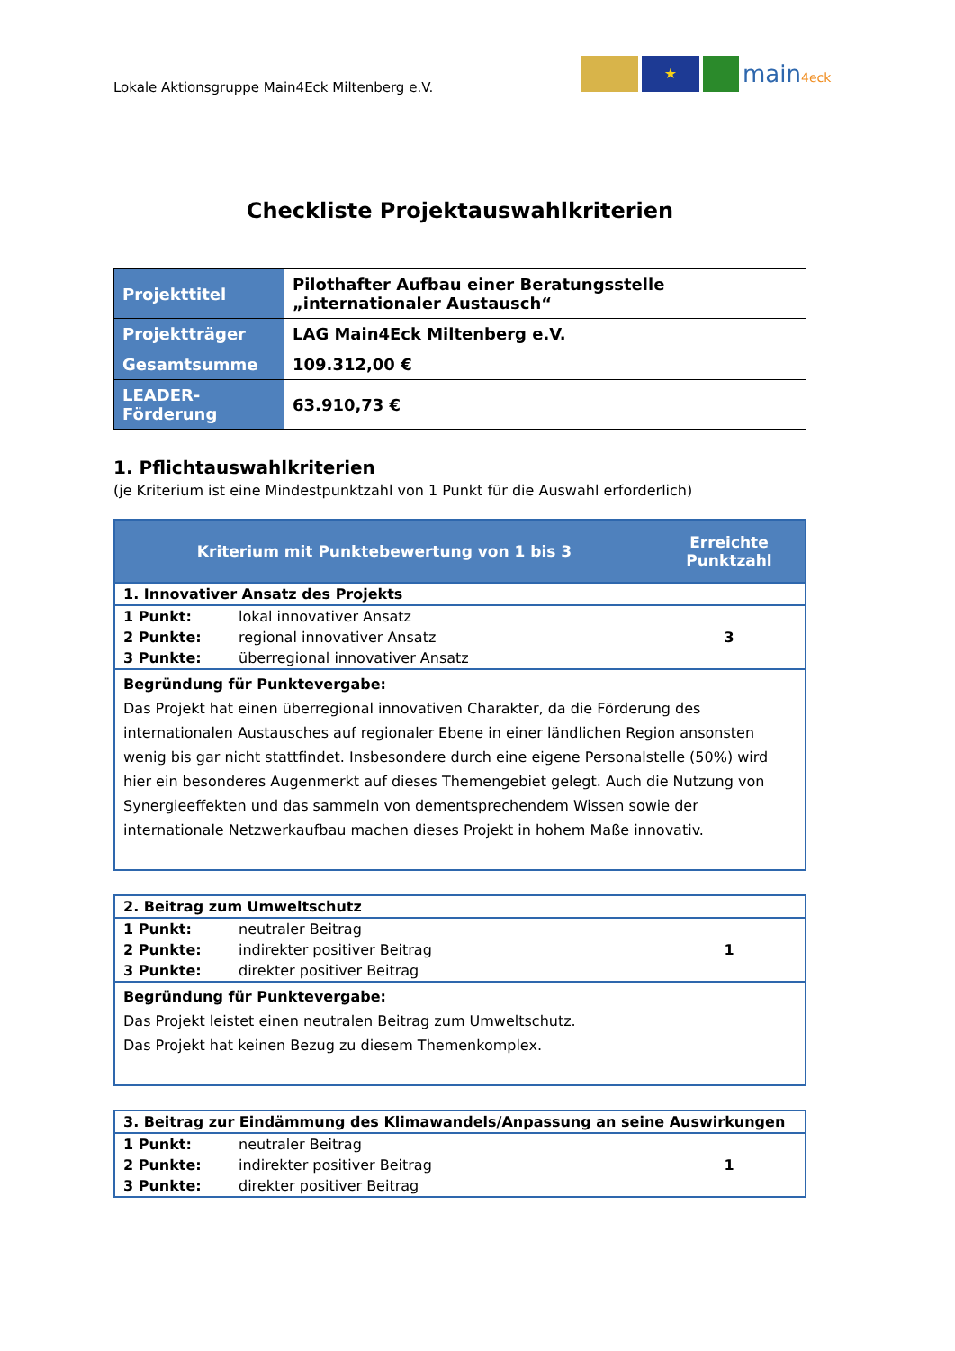Lokale Aktionsgruppe Main4Eck Miltenberg e.V.
★
main4eck
Checkliste Projektauswahlkriterien
| Projekttitel | Pilothafter Aufbau einer Beratungsstelle „internationaler Austausch“ |
| Projektträger | LAG Main4Eck Miltenberg e.V. |
| Gesamtsumme | 109.312,00 € |
| LEADER-Förderung | 63.910,73 € |
1. Pflichtauswahlkriterien
(je Kriterium ist eine Mindestpunktzahl von 1 Punkt für die Auswahl erforderlich)
| Kriterium mit Punktebewertung von 1 bis 3 | | Erreichte Punktzahl |
| --- | --- | --- |
| 1. Innovativer Ansatz des Projekts | | |
| 1 Punkt: | lokal innovativer Ansatz | 3 |
| 2 Punkte: | regional innovativer Ansatz | |
| 3 Punkte: | überregional innovativer Ansatz | |
| Begründung für Punktevergabe: Das Projekt hat einen überregional innovativen Charakter, da die Förderung des internationalen Austausches auf regionaler Ebene in einer ländlichen Region ansonsten wenig bis gar nicht stattfindet. Insbesondere durch eine eigene Personalstelle (50%) wird hier ein besonderes Augenmerkt auf dieses Themengebiet gelegt. Auch die Nutzung von Synergieeffekten und das sammeln von dementsprechendem Wissen sowie der internationale Netzwerkaufbau machen dieses Projekt in hohem Maße innovativ. | | |
| 2. Beitrag zum Umweltschutz | | |
| 1 Punkt: | neutraler Beitrag | 1 |
| 2 Punkte: | indirekter positiver Beitrag | |
| 3 Punkte: | direkter positiver Beitrag | |
| Begründung für Punktevergabe: Das Projekt leistet einen neutralen Beitrag zum Umweltschutz. Das Projekt hat keinen Bezug zu diesem Themenkomplex. | | |
| 3. Beitrag zur Eindämmung des Klimawandels/Anpassung an seine Auswirkungen | | |
| 1 Punkt: | neutraler Beitrag | 1 |
| 2 Punkte: | indirekter positiver Beitrag | |
| 3 Punkte: | direkter positiver Beitrag | |